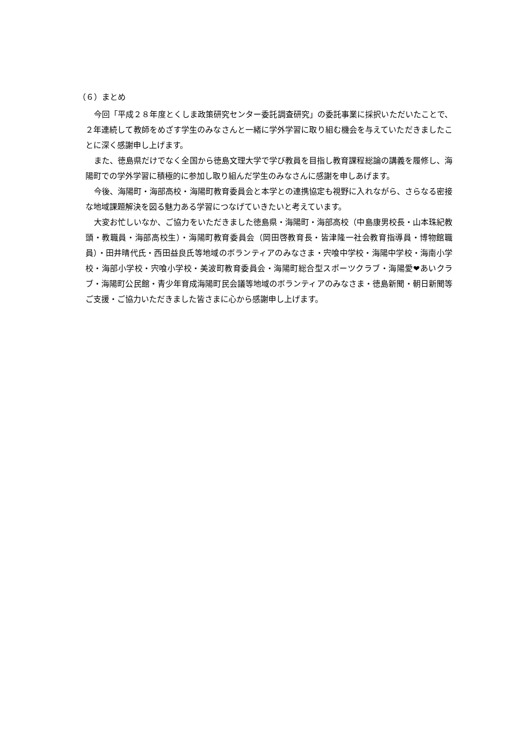（６）まとめ
今回「平成２８年度とくしま政策研究センター委託調査研究」の委託事業に採択いただいたことで、２年連続して教師をめざす学生のみなさんと一緒に学外学習に取り組む機会を与えていただきましたことに深く感謝申し上げます。
また、徳島県だけでなく全国から徳島文理大学で学び教員を目指し教育課程総論の講義を履修し、海陽町での学外学習に積極的に参加し取り組んだ学生のみなさんに感謝を申しあげます。
今後、海陽町・海部高校・海陽町教育委員会と本学との連携協定も視野に入れながら、さらなる密接な地域課題解決を図る魅力ある学習につなげていきたいと考えています。
大変お忙しいなか、ご協力をいただきました徳島県・海陽町・海部高校（中島康男校長・山本珠紀教頭・教職員・海部高校生）・海陽町教育委員会（岡田啓教育長・皆津隆一社会教育指導員・博物館職員）・田井晴代氏・西田益良氏等地域のボランティアのみなさま・宍喰中学校・海陽中学校・海南小学校・海部小学校・宍喰小学校・美波町教育委員会・海陽町総合型スポーツクラブ・海陽愛❤あいクラブ・海陽町公民館・青少年育成海陽町民会議等地域のボランティアのみなさま・徳島新聞・朝日新聞等ご支援・ご協力いただきました皆さまに心から感謝申し上げます。